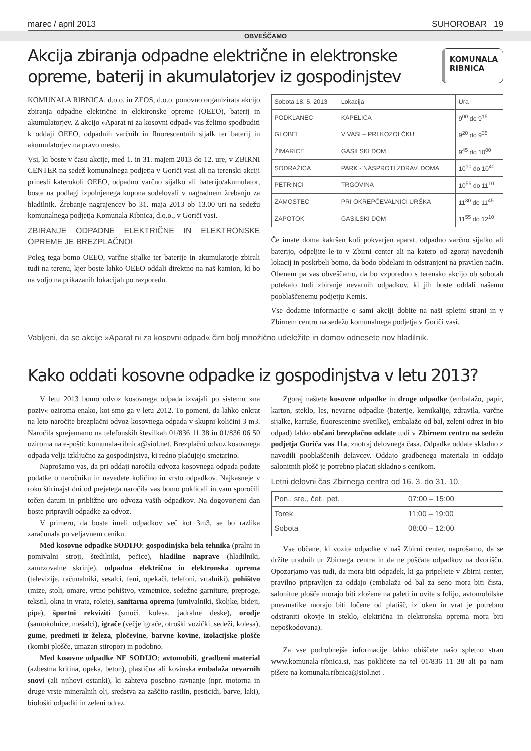marec / april 2013 SUHOROBAR 19
OBVEŠČAMO
Akcija zbiranja odpadne električne in elektronske opreme, baterij in akumulatorjev iz gospodinjstev
KOMUNALA
RIBNICA
KOMUNALA RIBNICA, d.o.o. in ZEOS, d.o.o. ponovno organizirata akcijo zbiranja odpadne električne in elektronske opreme (OEEO), baterij in akumulatorjev. Z akcijo »Aparat ni za kosovni odpad« vas želimo spodbuditi k oddaji OEEO, odpadnih varčnih in fluorescentnih sijalk ter baterij in akumulatorjev na pravo mesto.
Vsi, ki boste v času akcije, med 1. in 31. majem 2013 do 12. ure, v ZBIRNI CENTER na sedež komunalnega podjetja v Goriči vasi ali na terenski akciji prinesli katerokoli OEEO, odpadno varčno sijalko ali baterijo/akumulator, boste na podlagi izpolnjenega kupona sodelovali v nagradnem žrebanju za hladilnik. Žrebanje nagrajencev bo 31. maja 2013 ob 13.00 uri na sedežu komunalnega podjetja Komunala Ribnica, d.o.o., v Goriči vasi.
ZBIRANJE ODPADNE ELEKTRIČNE IN ELEKTRONSKE OPREME JE BREZPLAČNO!
Poleg tega bomo OEEO, varčne sijalke ter baterije in akumulatorje zbirali tudi na terenu, kjer boste lahko OEEO oddali direktno na naš kamion, ki bo na voljo na prikazanih lokacijah po razporedu.
| Sobota 18. 5. 2013 | Lokacija | Ura |
| PODKLANEC | KAPELICA | 9<sup>00</sup> do 9<sup>15</sup> |
| GLOBEL | V VASI – PRI KOZOLČKU | 9<sup>20</sup> do 9<sup>35</sup> |
| ŽIMARICE | GASILSKI DOM | 9<sup>45</sup> do 10<sup>00</sup> |
| SODRAŽICA | PARK - NASPROTI ZDRAV. DOMA | 10<sup>10</sup> do 10<sup>40</sup> |
| PETRINCI | TRGOVINA | 10<sup>55</sup> do 11<sup>10</sup> |
| ZAMOSTEC | PRI OKREPČEVALNICI URŠKA | 11<sup>30</sup> do 11<sup>45</sup> |
| ZAPOTOK | GASILSKI DOM | 11<sup>55</sup> do 12<sup>10</sup> |
Če imate doma kakršen koli pokvarjen aparat, odpadno varčno sijalko ali baterijo, odpeljite le-to v Zbirni center ali na katero od zgoraj navedenih lokacij in poskrbeli bomo, da bodo obdelani in odstranjeni na pravilen način. Obenem pa vas obveščamo, da bo vzporedno s terensko akcijo ob sobotah potekalo tudi zbiranje nevarnih odpadkov, ki jih boste oddali našemu pooblaščenemu podjetju Kemis.
Vse dodatne informacije o sami akciji dobite na naši spletni strani in v Zbirnem centru na sedežu komunalnega podjetja v Goriči vasi.
Vabljeni, da se akcije »Aparat ni za kosovni odpad« čim bolj množično udeležite in domov odnesete nov hladilnik.
Kako oddati kosovne odpadke iz gospodinjstva v letu 2013?
V letu 2013 bomo odvoz kosovnega odpada izvajali po sistemu »na poziv« oziroma enako, kot smo ga v letu 2012. To pomeni, da lahko enkrat na leto naročite brezplačni odvoz kosovnega odpada v skupni količini 3 m3. Naročila sprejemamo na telefonskih številkah 01/836 11 38 in 01/836 06 50 oziroma na e-pošti: komunala-ribnica@siol.net. Brezplačni odvoz kosovnega odpada velja izključno za gospodinjstva, ki redno plačujejo smetarino.
Naprošamo vas, da pri oddaji naročila odvoza kosovnega odpada podate podatke o naročniku in navedete količino in vrsto odpadkov. Najkasneje v roku štirinajst dni od prejetega naročila vas bomo poklicali in vam sporočili točen datum in približno uro odvoza vaših odpadkov. Na dogovorjeni dan boste pripravili odpadke za odvoz.
V primeru, da boste imeli odpadkov več kot 3m3, se bo razlika zaračunala po veljavnem ceniku.
Med kosovne odpadke SODIJO: gospodinjska bela tehnika (pralni in pomivalni stroji, štedilniki, pečice), hladilne naprave (hladilniki, zamrzovalne skrinje), odpadna električna in elektronska oprema (televizije, računalniki, sesalci, feni, opekači, telefoni, vrtalniki), pohištvo (mize, stoli, omare, vrtno pohištvo, vzmetnice, sedežne garniture, preproge, tekstil, okna in vrata, rolete), sanitarna oprema (umivalniki, školjke, bideji, pipe), športni rekviziti (smuči, kolesa, jadralne deske), orodje (samokolnice, mešalci), igrače (večje igrače, otroški vozički, sedeži, kolesa), gume, predmeti iz železa, pločevine, barvne kovine, izolacijske plošče (kombi plošče, umazan stiropor) in podobno.
Med kosovne odpadke NE SODIJO: avtomobili, gradbeni material (azbestna kritina, opeka, beton), plastična ali kovinska embalaža nevarnih snovi (ali njihovi ostanki), ki zahteva posebno ravnanje (npr. motorna in druge vrste mineralnih olj, sredstva za zaščito rastlin, pesticidi, barve, laki), biološki odpadki in zeleni odrez.
Zgoraj naštete kosovne odpadke in druge odpadke (embalažo, papir, karton, steklo, les, nevarne odpadke (baterije, kemikalije, zdravila, varčne sijalke, kartuše, fluorescentne svetilke), embalažo od bal, zeleni odrez in bio odpad) lahko občani brezplačno oddate tudi v Zbirnem centru na sedežu podjetja Goriča vas 11a, znotraj delovnega časa. Odpadke oddate skladno z navodili pooblaščenih delavcev. Oddajo gradbenega materiala in oddajo salonitnih plošč je potrebno plačati skladno s cenikom.
Letni delovni čas Zbirnega centra od 16. 3. do 31. 10.
| Pon., sre., čet., pet. | 07:00 – 15:00 |
| Torek | 11:00 – 19:00 |
| Sobota | 08:00 – 12:00 |
Vse občane, ki vozite odpadke v naš Zbirni center, naprošamo, da se držite uradnih ur Zbirnega centra in da ne puščate odpadkov na dvorišču. Opozarjamo vas tudi, da mora biti odpadek, ki ga pripeljete v Zbirni center, pravilno pripravljen za oddajo (embalaža od bal za seno mora biti čista, salonitne plošče morajo biti zložene na paleti in ovite s folijo, avtomobilske pnevmatike morajo biti ločene od platišč, iz oken in vrat je potrebno odstraniti okovje in steklo, električna in elektronska oprema mora biti nepoškodovana).
Za vse podrobnejše informacije lahko obiščete našo spletno stran www.komunala-ribnica.si, nas pokličete na tel 01/836 11 38 ali pa nam pišete na komunala.ribnica@siol.net .